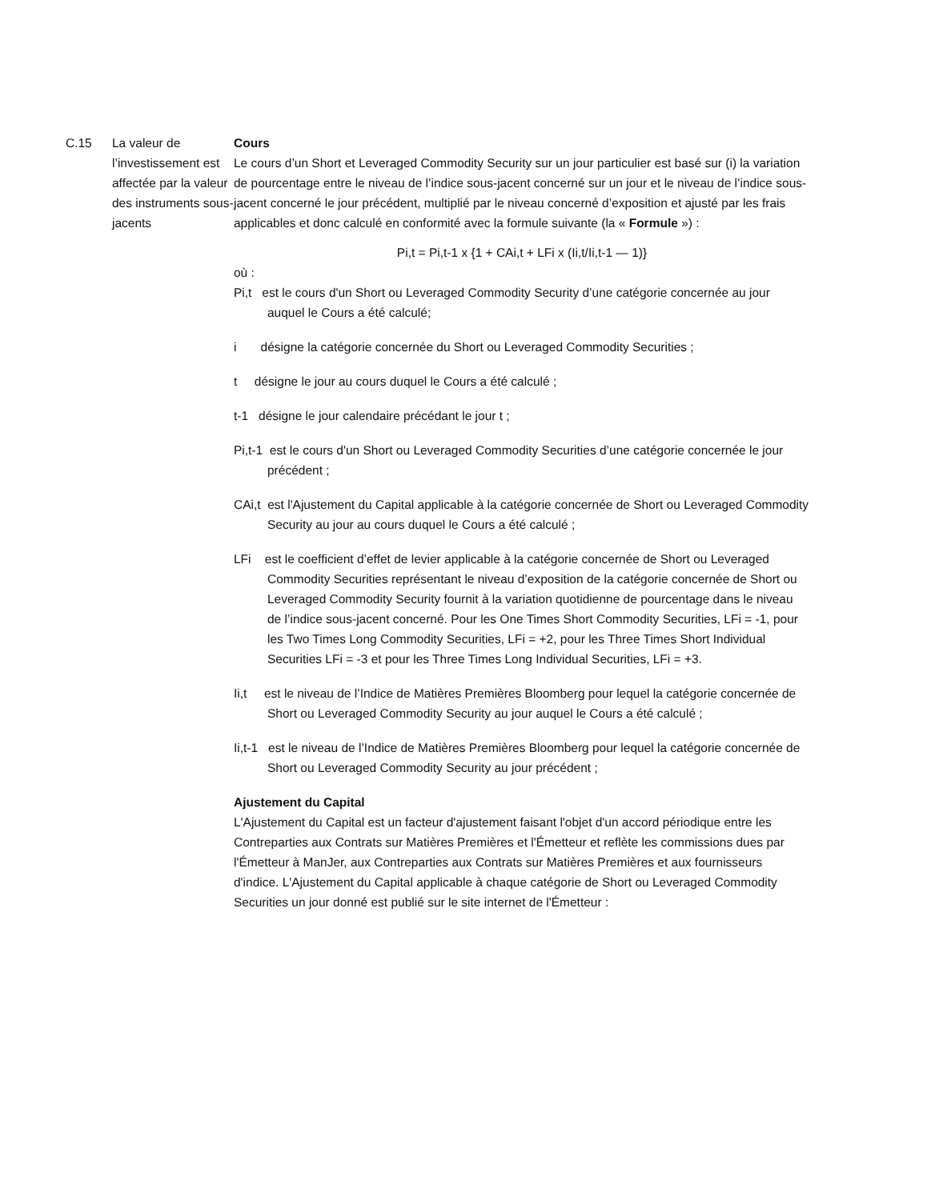C.15 La valeur de l’investissement est affectée par la valeur des instruments sous-jacents
Cours
Le cours d’un Short et Leveraged Commodity Security sur un jour particulier est basé sur (i) la variation de pourcentage entre le niveau de l’indice sous-jacent concerné sur un jour et le niveau de l’indice sous-jacent concerné le jour précédent, multiplié par le niveau concerné d’exposition et ajusté par les frais applicables et donc calculé en conformité avec la formule suivante (la « Formule ») :
Pi,t = Pi,t-1 x {1 + CAi,t + LFi x (Ii,t/Ii,t-1 — 1)}
où :
Pi,t est le cours d'un Short ou Leveraged Commodity Security d’une catégorie concernée au jour auquel le Cours a été calculé;
i désigne la catégorie concernée du Short ou Leveraged Commodity Securities ;
t désigne le jour au cours duquel le Cours a été calculé ;
t-1 désigne le jour calendaire précédant le jour t ;
Pi,t-1 est le cours d'un Short ou Leveraged Commodity Securities d’une catégorie concernée le jour précédent ;
CAi,t est l'Ajustement du Capital applicable à la catégorie concernée de Short ou Leveraged Commodity Security au jour au cours duquel le Cours a été calculé ;
LFi est le coefficient d’effet de levier applicable à la catégorie concernée de Short ou Leveraged Commodity Securities représentant le niveau d’exposition de la catégorie concernée de Short ou Leveraged Commodity Security fournit à la variation quotidienne de pourcentage dans le niveau de l’indice sous-jacent concerné. Pour les One Times Short Commodity Securities, LFi = -1, pour les Two Times Long Commodity Securities, LFi = +2, pour les Three Times Short Individual Securities LFi = -3 et pour les Three Times Long Individual Securities, LFi = +3.
Ii,t est le niveau de l’Indice de Matières Premières Bloomberg pour lequel la catégorie concernée de Short ou Leveraged Commodity Security au jour auquel le Cours a été calculé ;
Ii,t-1 est le niveau de l’Indice de Matières Premières Bloomberg pour lequel la catégorie concernée de Short ou Leveraged Commodity Security au jour précédent ;
Ajustement du Capital
L'Ajustement du Capital est un facteur d'ajustement faisant l'objet d'un accord périodique entre les Contreparties aux Contrats sur Matières Premières et l'Émetteur et reflète les commissions dues par l'Émetteur à ManJer, aux Contreparties aux Contrats sur Matières Premières et aux fournisseurs d'indice. L'Ajustement du Capital applicable à chaque catégorie de Short ou Leveraged Commodity Securities un jour donné est publié sur le site internet de l'Émetteur :